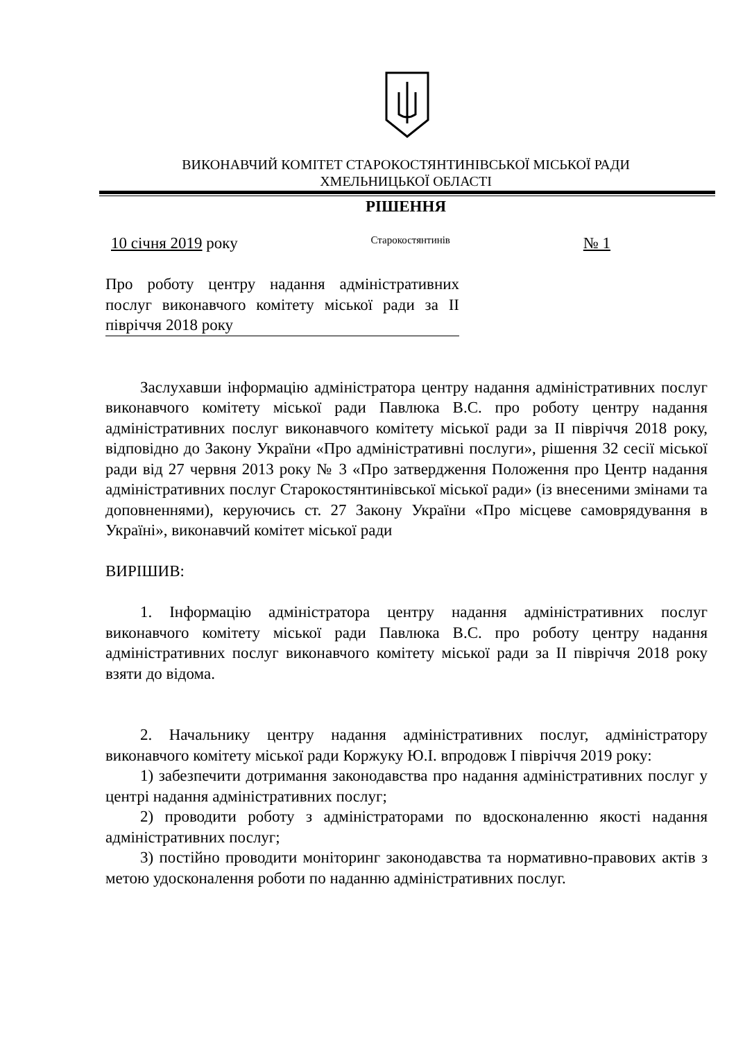ВИКОНАВЧИЙ КОМІТЕТ СТАРОКОСТЯНТИНІВСЬКОЇ МІСЬКОЇ РАДИ
ХМЕЛЬНИЦЬКОЇ ОБЛАСТІ
РІШЕННЯ
10 січня 2019 року Старокостянтинів № 1
Про роботу центру надання адміністративних послуг виконавчого комітету міської ради за ІІ півріччя 2018 року
Заслухавши інформацію адміністратора центру надання адміністративних послуг виконавчого комітету міської ради Павлюка В.С. про роботу центру надання адміністративних послуг виконавчого комітету міської ради за ІІ півріччя 2018 року, відповідно до Закону України «Про адміністративні послуги», рішення 32 сесії міської ради від 27 червня 2013 року № 3 «Про затвердження Положення про Центр надання адміністративних послуг Старокостянтинівської міської ради» (із внесеними змінами та доповненнями), керуючись ст. 27 Закону України «Про місцеве самоврядування в Україні», виконавчий комітет міської ради
ВИРІШИВ:
1. Інформацію адміністратора центру надання адміністративних послуг виконавчого комітету міської ради Павлюка В.С. про роботу центру надання адміністративних послуг виконавчого комітету міської ради за ІІ півріччя 2018 року взяти до відома.
2. Начальнику центру надання адміністративних послуг, адміністратору виконавчого комітету міської ради Коржуку Ю.І. впродовж І півріччя 2019 року:
1) забезпечити дотримання законодавства про надання адміністративних послуг у центрі надання адміністративних послуг;
2) проводити роботу з адміністраторами по вдосконаленню якості надання адміністративних послуг;
3) постійно проводити моніторинг законодавства та нормативно-правових актів з метою удосконалення роботи по наданню адміністративних послуг.